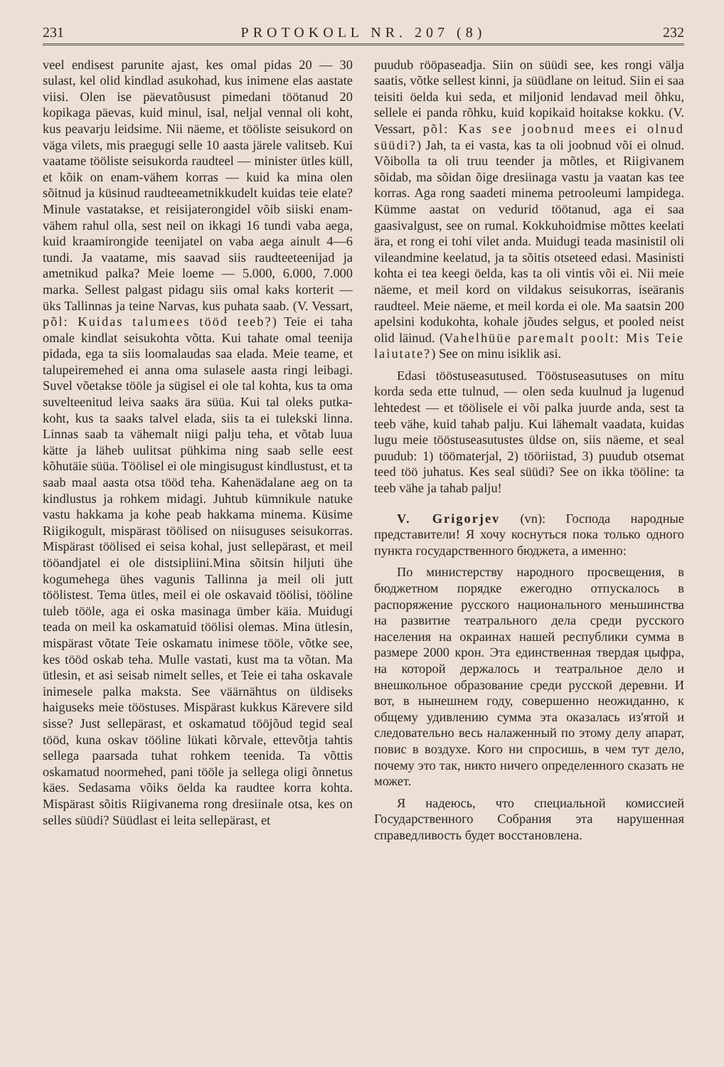231 PROTOKOLL NR. 207 (8) 232
veel endisest parunite ajast, kes omal pidas 20 — 30 sulast, kel olid kindlad asukohad, kus inimene elas aastate viisi. Olen ise päevatõusust pimedani töötanud 20 kopikaga päevas, kuid minul, isal, neljal vennal oli koht, kus peavarju leidsime. Nii näeme, et tööliste seisukord on väga vilets, mis praegugi selle 10 aasta järele valitseb. Kui vaatame tööliste seisukorda raudteel — minister ütles küll, et kõik on enam-vähem korras — kuid ka mina olen sõitnud ja küsinud raudteeametnikkudelt kuidas teie elate? Minule vastatakse, et reisijaterongidel võib siiski enam-vähem rahul olla, sest neil on ikkagi 16 tundi vaba aega, kuid kraamirongide teenijatel on vaba aega ainult 4—6 tundi. Ja vaatame, mis saavad siis raudteeteenijad ja ametnikud palka? Meie loeme — 5.000, 6.000, 7.000 marka. Sellest palgast pidagu siis omal kaks korterit — üks Tallinnas ja teine Narvas, kus puhata saab. (V. Vessart, põl: Kuidas talumees tööd teeb?) Teie ei taha omale kindlat seisukohta võtta. Kui tahate omal teenija pidada, ega ta siis loomalaudas saa elada. Meie teame, et talupeiremehed ei anna oma sulasele aasta ringi leibagi. Suvel võetakse tööle ja sügisel ei ole tal kohta, kus ta oma suvelteenitud leiva saaks ära süüa. Kui tal oleks putka-koht, kus ta saaks talvel elada, siis ta ei tulekski linna. Linnas saab ta vähemalt niigi palju teha, et võtab luua kätte ja läheb uulitsat pühkima ning saab selle eest kõhutäie süüa. Töölisel ei ole mingisugust kindlustust, et ta saab maal aasta otsa tööd teha. Kahenädalane aeg on ta kindlustus ja rohkem midagi. Juhtub kümnikule natuke vastu hakkama ja kohe peab hakkama minema. Küsime Riigikogult, mispärast töölised on niisuguses seisukorras. Mispärast töölised ei seisa kohal, just sellepärast, et meil tööandjatel ei ole distsipliini.Mina sõitsin hiljuti ühe kogumehega ühes vagunis Tallinna ja meil oli jutt töölistest. Tema ütles, meil ei ole oskavaid töölisi, tööline tuleb tööle, aga ei oska masinaga ümber käia. Muidugi teada on meil ka oskamatuid töölisi olemas. Mina ütlesin, mispärast võtate Teie oskamatu inimese tööle, võtke see, kes tööd oskab teha. Mulle vastati, kust ma ta võtan. Ma ütlesin, et asi seisab nimelt selles, et Teie ei taha oskavale inimesele palka maksta. See väärnähtus on üldiseks haiguseks meie tööstuses. Mispärast kukkus Kärevere sild sisse? Just sellepärast, et oskamatud tööjõud tegid seal tööd, kuna oskav tööline lükati kõrvale, ettevõtja tahtis sellega paarsada tuhat rohkem teenida. Ta võttis oskamatud noormehed, pani tööle ja sellega oligi õnnetus käes. Sedasama võiks öelda ka raudtee korra kohta. Mispärast sõitis Riigivanema rong dresiinale otsa, kes on selles süüdi? Süüdlast ei leita sellepärast, et
puudub rööpaseadja. Siin on süüdi see, kes rongi välja saatis, võtke sellest kinni, ja süüdlane on leitud. Siin ei saa teisiti öelda kui seda, et miljonid lendavad meil õhku, sellele ei panda rõhku, kuid kopikaid hoitakse kokku. (V. Vessart, põl: Kas see joobnud mees ei olnud süüdi?) Jah, ta ei vasta, kas ta oli joobnud või ei olnud. Võibolla ta oli truu teender ja mõtles, et Riigivanem sõidab, ma sõidan õige dresiinaga vastu ja vaatan kas tee korras. Aga rong saadeti minema petrooleumi lampidega. Kümme aastat on vedurid töötanud, aga ei saa gaasivalgust, see on rumal. Kokkuhoidmise mõttes keelati ära, et rong ei tohi vilet anda. Muidugi teada masinistil oli vileandmine keelatud, ja ta sõitis otseteed edasi. Masinisti kohta ei tea keegi öelda, kas ta oli vintis või ei. Nii meie näeme, et meil kord on vildakus seisukorras, iseäranis raudteel. Meie näeme, et meil korda ei ole. Ma saatsin 200 apelsini kodukohta, kohale jõudes selgus, et pooled neist olid läinud. (Vahelhüüe paremalt poolt: Mis Teie laiutate?) See on minu isiklik asi.
Edasi tööstuseasutused. Tööstuseasutuses on mitu korda seda ette tulnud, — olen seda kuulnud ja lugenud lehtedest — et töölisele ei või palka juurde anda, sest ta teeb vähe, kuid tahab palju. Kui lähemalt vaadata, kuidas lugu meie tööstuseasutustes üldse on, siis näeme, et seal puudub: 1) töömaterjal, 2) tööriistad, 3) puudub otsemat teed töö juhatus. Kes seal süüdi? See on ikka tööline: ta teeb vähe ja tahab palju!
V. Grigorjev (vn): Господа народные представители! Я хочу коснуться пока только одного пункта государственного бюджета, а именно:
По министерству народного просвещения, в бюджетном порядке ежегодно отпускалось в распоряжение русского национального меньшинства на развитие театрального дела среди русского населения на окраинах нашей республики сумма в размере 2000 крон. Эта единственная твердая цыфра, на которой держалось и театральное дело и внешкольное образование среди русской деревни. И вот, в нынешнем году, совершенно неожиданно, к общему удивлению сумма эта оказалась из'ятой и следовательно весь налаженный по этому делу апарат, повис в воздухе. Кого ни спросишь, в чем тут дело, почему это так, никто ничего определенного сказать не может.
Я надеюсь, что специальной комиссией Государственного Собрания эта нарушенная справедливость будет восстановлена.